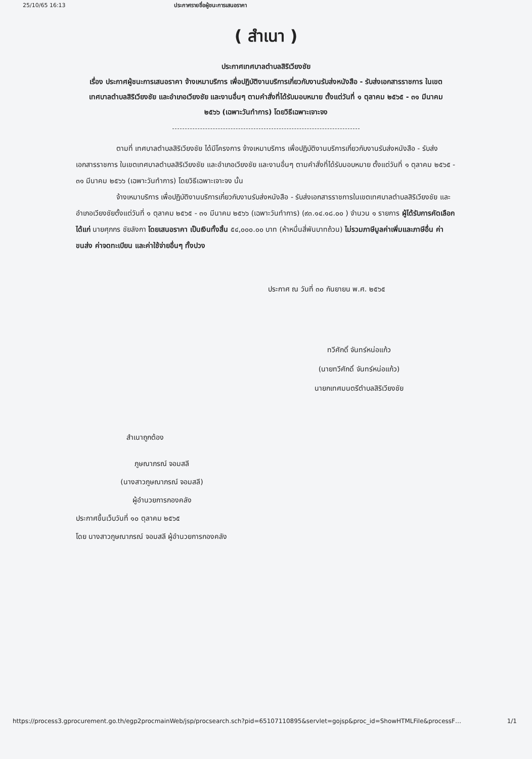25/10/65 16:13 ประกาศรายชื่อผู้ชนะการเสนอราคา
( สำเนา )
ประกาศเทศบาลตำบลสิริเวียงชัย
เรื่อง ประกาศผู้ชนะการเสนอราคา จ้างเหมาบริการ เพื่อปฏิบัติงานบริการเกี่ยวกับงานรับส่งหนังสือ - รับส่งเอกสารราชการ ในเขตเทศบาลตำบลสิริเวียงชัย และอำเภอเวียงชัย และงานอื่นๆ ตามคำสั่งที่ได้รับมอบหมาย ตั้งแต่วันที่ ๑ ตุลาคม ๒๕๖๕ - ๓๑ มีนาคม ๒๕๖๖ (เฉพาะวันทำการ) โดยวิธีเฉพาะเจาะจง
ตามที่ เทศบาลตำบลสิริเวียงชัย ได้มีโครงการ จ้างเหมาบริการ เพื่อปฏิบัติงานบริการเกี่ยวกับงานรับส่งหนังสือ - รับส่งเอกสารราชการ ในเขตเทศบาลตำบลสิริเวียงชัย และอำเภอเวียงชัย และงานอื่นๆ ตามคำสั่งที่ได้รับมอบหมาย ตั้งแต่วันที่ ๑ ตุลาคม ๒๕๖๕ - ๓๑ มีนาคม ๒๕๖๖ (เฉพาะวันทำการ) โดยวิธีเฉพาะเจาะจง นั้น
จ้างเหมาบริการ เพื่อปฏิบัติงานบริการเกี่ยวกับงานรับส่งหนังสือ - รับส่งเอกสารราชการในเขตเทศบาลตำบลสิริเวียงชัย และอำเภอเวียงชัยตั้งแต่วันที่ ๑ ตุลาคม ๒๕๖๕ - ๓๑ มีนาคม ๒๕๖๖ (เฉพาะวันทำการ) (๙๓.๑๔.๑๘.๐๐ ) จำนวน ๑ รายการ ผู้ได้รับการคัดเลือก ได้แก่ นายศุภกร ชัยลังกา โดยเสนอราคา เป็นเงินทั้งสิ้น ๕๔,๐๐๐.๐๐ บาท (ห้าหมื่นสี่พันบาทถ้วน) ไม่รวมภาษีมูลค่าเพิ่มและภาษีอื่น ค่าขนส่ง ค่าจดทะเบียน และค่าใช้จ่ายอื่นๆ ทั้งปวง
ประกาศ ณ วันที่ ๓๐ กันยายน พ.ศ. ๒๕๖๕
ทวีศักดิ์ จันทร์หน่อแก้ว
(นายทวีศักดิ์ จันทร์หน่อแก้ว)
นายกเทศมนตรีตำบลสิริเวียงชัย
สำเนาถูกต้อง
ภูษณาภรณ์ จอมสลี
(นางสาวภูษณาภรณ์ จอมสลี)
ผู้อำนวยการกองคลัง
ประกาศขึ้นเว็บวันที่ ๑๐ ตุลาคม ๒๕๖๕
โดย นางสาวภูษณาภรณ์ จอมสลี ผู้อำนวยการกองคลัง
https://process3.gprocurement.go.th/egp2procmainWeb/jsp/procsearch.sch?pid=65107110895&servlet=gojsp&proc_id=ShowHTMLFile&processF… 1/1